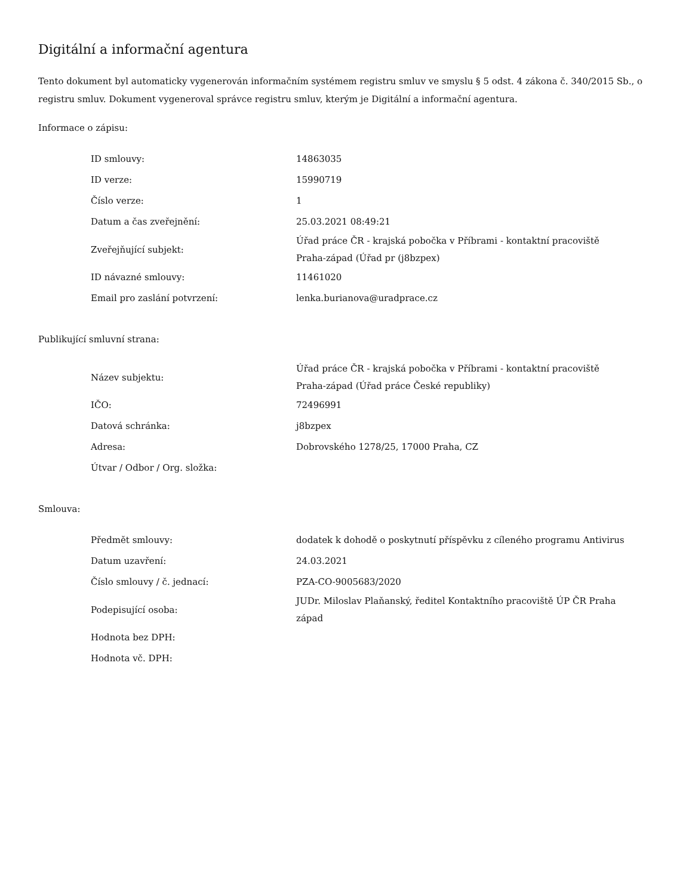Digitální a informační agentura
Tento dokument byl automaticky vygenerován informačním systémem registru smluv ve smyslu § 5 odst. 4 zákona č. 340/2015 Sb., o registru smluv. Dokument vygeneroval správce registru smluv, kterým je Digitální a informační agentura.
Informace o zápisu:
| ID smlouvy: | 14863035 |
| ID verze: | 15990719 |
| Číslo verze: | 1 |
| Datum a čas zveřejnění: | 25.03.2021 08:49:21 |
| Zveřejňující subjekt: | Úřad práce ČR - krajská pobočka v Příbrami - kontaktní pracoviště Praha-západ (Úřad pr (j8bzpex) |
| ID návazné smlouvy: | 11461020 |
| Email pro zaslání potvrzení: | lenka.burianova@uradprace.cz |
Publikující smluvní strana:
| Název subjektu: | Úřad práce ČR - krajská pobočka v Příbrami - kontaktní pracoviště Praha-západ (Úřad práce České republiky) |
| IČO: | 72496991 |
| Datová schránka: | j8bzpex |
| Adresa: | Dobrovského 1278/25, 17000 Praha, CZ |
| Útvar / Odbor / Org. složka: | |
Smlouva:
| Předmět smlouvy: | dodatek k dohodě o poskytnutí příspěvku z cíleného programu Antivirus |
| Datum uzavření: | 24.03.2021 |
| Číslo smlouvy / č. jednací: | PZA-CO-9005683/2020 |
| Podepisující osoba: | JUDr. Miloslav Plaňanský, ředitel Kontaktního pracoviště ÚP ČR Praha západ |
| Hodnota bez DPH: | |
| Hodnota vč. DPH: | |